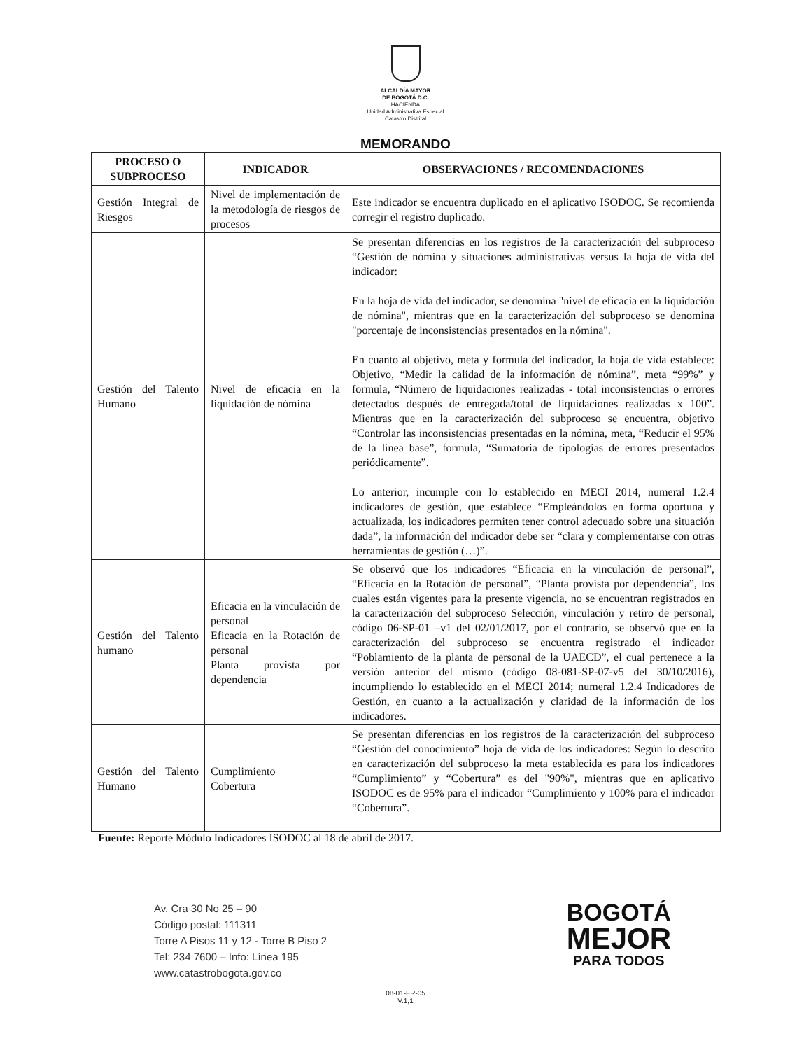ALCALDÍA MAYOR
DE BOGOTÁ D.C.
HACIENDA
Unidad Administrativa Especial
Catastro Distrital
MEMORANDO
| PROCESO O SUBPROCESO | INDICADOR | OBSERVACIONES / RECOMENDACIONES |
| --- | --- | --- |
| Gestión Integral de Riesgos | Nivel de implementación de la metodología de riesgos de procesos | Este indicador se encuentra duplicado en el aplicativo ISODOC. Se recomienda corregir el registro duplicado. |
| Gestión del Talento Humano | Nivel de eficacia en la liquidación de nómina | Se presentan diferencias en los registros de la caracterización del subproceso “Gestión de nómina y situaciones administrativas versus la hoja de vida del indicador: En la hoja de vida del indicador, se denomina "nivel de eficacia en la liquidación de nómina", mientras que en la caracterización del subproceso se denomina "porcentaje de inconsistencias presentados en la nómina". En cuanto al objetivo, meta y formula del indicador, la hoja de vida establece: Objetivo, “Medir la calidad de la información de nómina”, meta “99%” y formula, “Número de liquidaciones realizadas - total inconsistencias o errores detectados después de entregada/total de liquidaciones realizadas x 100”. Mientras que en la caracterización del subproceso se encuentra, objetivo “Controlar las inconsistencias presentadas en la nómina, meta, “Reducir el 95% de la línea base”, formula, “Sumatoria de tipologías de errores presentados periódicamente”. Lo anterior, incumple con lo establecido en MECI 2014, numeral 1.2.4 indicadores de gestión, que establece “Empleándolos en forma oportuna y actualizada, los indicadores permiten tener control adecuado sobre una situación dada”, la información del indicador debe ser “clara y complementarse con otras herramientas de gestión (…)”. |
| Gestión del Talento humano | Eficacia en la vinculación de personal Eficacia en la Rotación de personal Planta provista por dependencia | Se observó que los indicadores “Eficacia en la vinculación de personal”, “Eficacia en la Rotación de personal”, “Planta provista por dependencia”, los cuales están vigentes para la presente vigencia, no se encuentran registrados en la caracterización del subproceso Selección, vinculación y retiro de personal, código 06-SP-01 –v1 del 02/01/2017, por el contrario, se observó que en la caracterización del subproceso se encuentra registrado el indicador “Poblamiento de la planta de personal de la UAECD”, el cual pertenece a la versión anterior del mismo (código 08-081-SP-07-v5 del 30/10/2016), incumpliendo lo establecido en el MECI 2014; numeral 1.2.4 Indicadores de Gestión, en cuanto a la actualización y claridad de la información de los indicadores. |
| Gestión del Talento Humano | Cumplimiento Cobertura | Se presentan diferencias en los registros de la caracterización del subproceso “Gestión del conocimiento” hoja de vida de los indicadores: Según lo descrito en caracterización del subproceso la meta establecida es para los indicadores “Cumplimiento” y “Cobertura” es del "90%", mientras que en aplicativo ISODOC es de 95% para el indicador “Cumplimiento y 100% para el indicador “Cobertura”. |
Fuente: Reporte Módulo Indicadores ISODOC al 18 de abril de 2017.
Av. Cra 30 No 25 – 90
Código postal: 111311
Torre A Pisos 11 y 12 - Torre B Piso 2
Tel: 234 7600 – Info: Línea 195
www.catastrobogota.gov.co
BOGOTÁ
MEJOR
PARA TODOS
08-01-FR-05
V.1,1